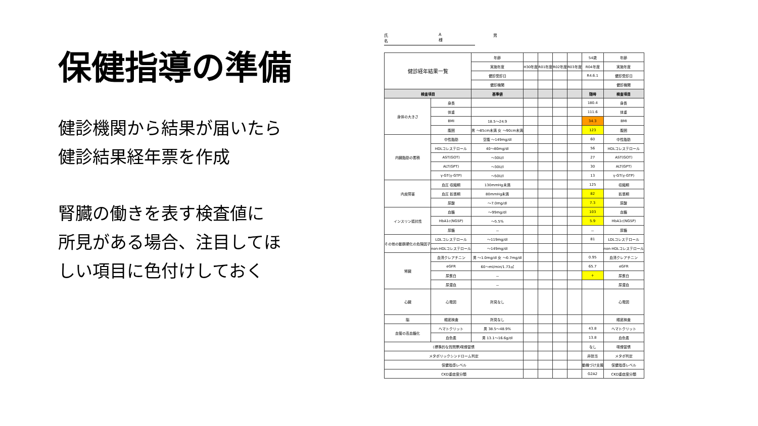保健指導の準備
健診機関から結果が届いたら
健診結果経年票を作成
腎臓の働きを表す検査値に
所見がある場合、注目してほ
しい項目に色付けしておく
氏名 A 様 男
| 健診経年結果一覧 | | 年齢 | | | | | 54歳 | 年齢 |
| | | 実施年度 | H30年度 | R01年度 | R02年度 | R03年度 | R04年度 | 実施年度 |
| | | 健診受診日 | | | | | R4.6.1 | 健診受診日 |
| | | 健診機関 | | | | | | 健診機関 |
| 検査項目 | | 基準値 | | | | | 随時 | 検査項目 |
| 身体の大きさ | 身長 | | | | | | 180.4 | 身長 |
| | 体重 | | | | | | 111.6 | 体重 |
| | BMI | 18.5～24.9 | | | | | 34.3 | BMI |
| | 腹囲 | 男 ～85cm未満 女 ～90cm未満 | | | | | 123 | 腹囲 |
| 内臓脂肪の蓄積 | 中性脂肪 | 空腹 ～149mg/dl | | | | | 60 | 中性脂肪 |
| | HDLコレステロール | 40～80mg/dl | | | | | 56 | HDLコレステロール |
| | AST(GOT) | ～30U/l | | | | | 27 | AST(GOT) |
| | ALT(GPT) | ～30U/l | | | | | 30 | ALT(GPT) |
| | γ-GT(γ-GTP) | ～50U/l | | | | | 13 | γ-GT(γ-GTP) |
| 内皮障害 | 血圧 収縮期 | 130mmHg未満 | | | | | 125 | 収縮期 |
| | 血圧 拡張期 | 80mmHg未満 | | | | | 82 | 拡張期 |
| | 尿酸 | ～7.0mg/dl | | | | | 7.3 | 尿酸 |
| インスリン抵抗性 | 血糖 | ～99mg/dl | | | | | 103 | 血糖 |
| | HbA1c(NGSP) | ～5.5% | | | | | 5.9 | HbA1c(NGSP) |
| | 尿糖 | － | | | | | － | 尿糖 |
| その他の動脈硬化の危険因子 | LDLコレステロール | ～119mg/dl | | | | | 81 | LDLコレステロール |
| | non-HDLコレステロール | ～149mg/dl | | | | | | non-HDLコレステロール |
| 腎臓 | 血清クレアチニン | 男 ～1.0mg/dl 女 ～0.7mg/dl | | | | | 0.95 | 血清クレアチニン |
| | eGFR | 60～ml/min/1.73㎡ | | | | | 65.7 | eGFR |
| | 尿蛋白 | － | | | | | + | 尿蛋白 |
| | 尿潜血 | － | | | | | | 尿潜血 |
| 心臓 | 心電図 | 所見なし | | | | | | 心電図 |
| 脳 | 眼底検査 | 所見なし | | | | | | 眼底検査 |
| 血管の高血糖化 | ヘマトクリット | 男 38.5～48.9% | | | | | 43.8 | ヘマトクリット |
| | 血色素 | 男 13.1～16.6g/dl | | | | | 13.8 | 血色素 |
| (標準的な質問票)喫煙習慣 | | | | | | | なし | 喫煙習慣 |
| メタボリックシンドローム判定 | | | | | | | 非該当 | メタボ判定 |
| 保健指導レベル | | | | | | | 動機づけ支援 | 保健指導レベル |
| CKD重症度分類 | | | | | | | G2A2 | CKD重症度分類 |